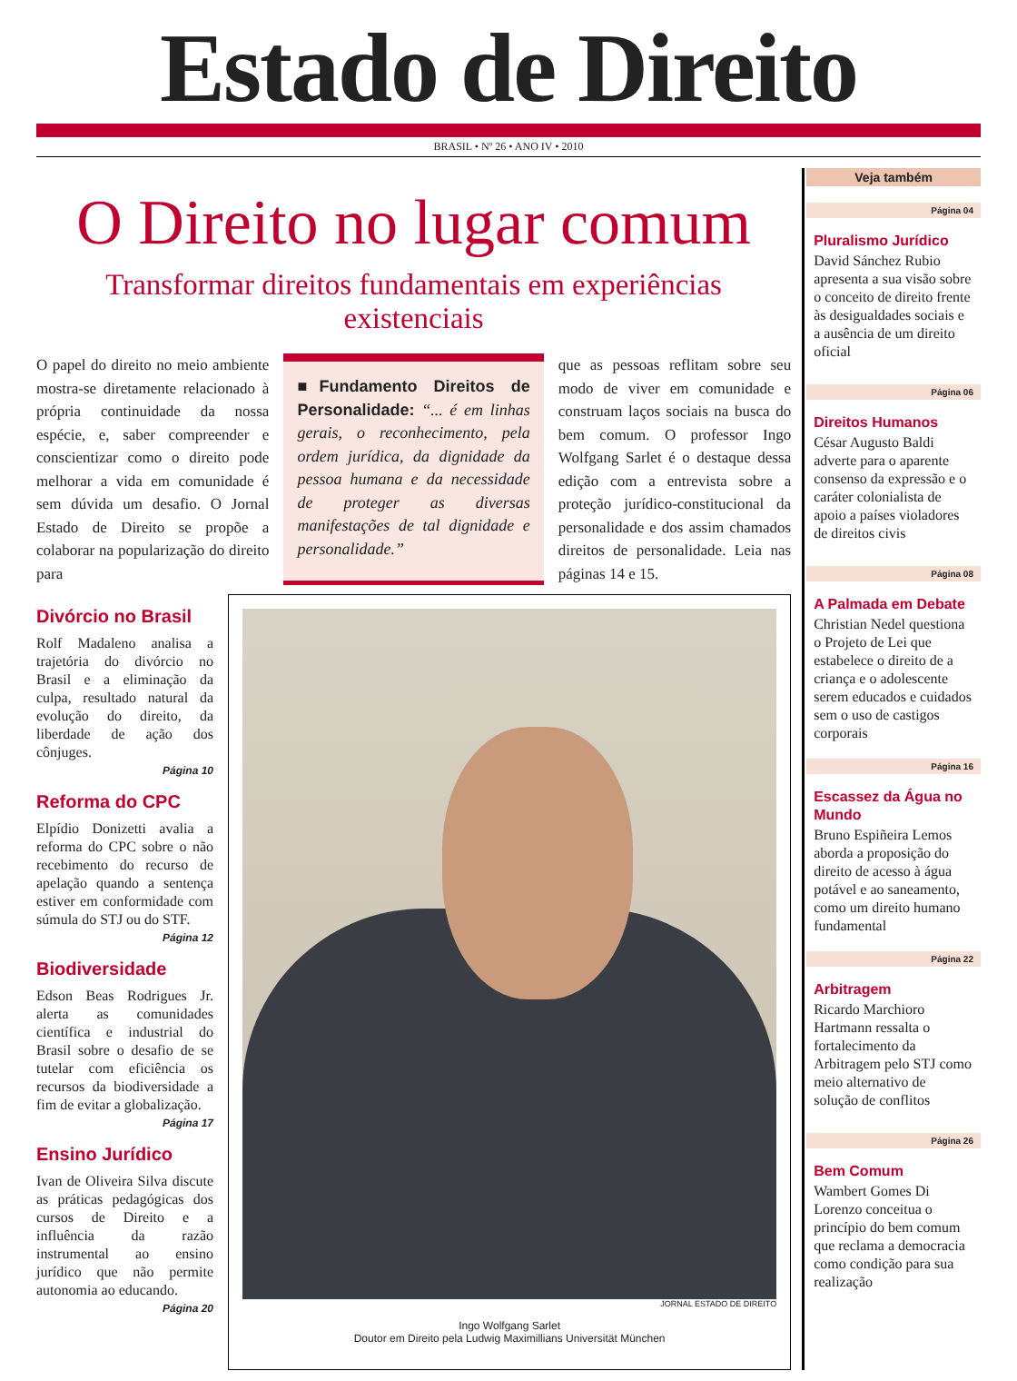Estado de Direito
BRASIL • Nº 26 • ANO IV • 2010
O Direito no lugar comum
Transformar direitos fundamentais em experiências existenciais
O papel do direito no meio ambiente mostra-se diretamente relacionado à própria continuidade da nossa espécie, e, saber compreender e conscientizar como o direito pode melhorar a vida em comunidade é sem dúvida um desafio. O Jornal Estado de Direito se propõe a colaborar na popularização do direito para
■Fundamento Direitos de Personalidade: “... é em linhas gerais, o reconhecimento, pela ordem jurídica, da dignidade da pessoa humana e da necessidade de proteger as diversas manifestações de tal dignidade e personalidade.”
que as pessoas reflitam sobre seu modo de viver em comunidade e construam laços sociais na busca do bem comum. O professor Ingo Wolfgang Sarlet é o destaque dessa edição com a entrevista sobre a proteção jurídico-constitucional da personalidade e dos assim chamados direitos de personalidade. Leia nas páginas 14 e 15.
Divórcio no Brasil
Rolf Madaleno analisa a trajetória do divórcio no Brasil e a eliminação da culpa, resultado natural da evolução do direito, da liberdade de ação dos cônjuges.
Página 10
Reforma do CPC
Elpídio Donizetti avalia a reforma do CPC sobre o não recebimento do recurso de apelação quando a sentença estiver em conformidade com súmula do STJ ou do STF.
Página 12
Biodiversidade
Edson Beas Rodrigues Jr. alerta as comunidades científica e industrial do Brasil sobre o desafio de se tutelar com eficiência os recursos da biodiversidade a fim de evitar a globalização.
Página 17
Ensino Jurídico
Ivan de Oliveira Silva discute as práticas pedagógicas dos cursos de Direito e a influência da razão instrumental ao ensino jurídico que não permite autonomia ao educando.
Página 20
JORNAL ESTADO DE DIREITO
Ingo Wolfgang Sarlet
Doutor em Direito pela Ludwig Maximillians Universität München
Veja também
Página 04
Pluralismo Jurídico
David Sánchez Rubio apresenta a sua visão sobre o conceito de direito frente às desigualdades sociais e a ausência de um direito oficial
Página 06
Direitos Humanos
César Augusto Baldi adverte para o aparente consenso da expressão e o caráter colonialista de apoio a países violadores de direitos civis
Página 08
A Palmada em Debate
Christian Nedel questiona o Projeto de Lei que estabelece o direito de a criança e o adolescente serem educados e cuidados sem o uso de castigos corporais
Página 16
Escassez da Água no Mundo
Bruno Espiñeira Lemos aborda a proposição do direito de acesso à água potável e ao saneamento, como um direito humano fundamental
Página 22
Arbitragem
Ricardo Marchioro Hartmann ressalta o fortalecimento da Arbitragem pelo STJ como meio alternativo de solução de conflitos
Página 26
Bem Comum
Wambert Gomes Di Lorenzo conceitua o princípio do bem comum que reclama a democracia como condição para sua realização